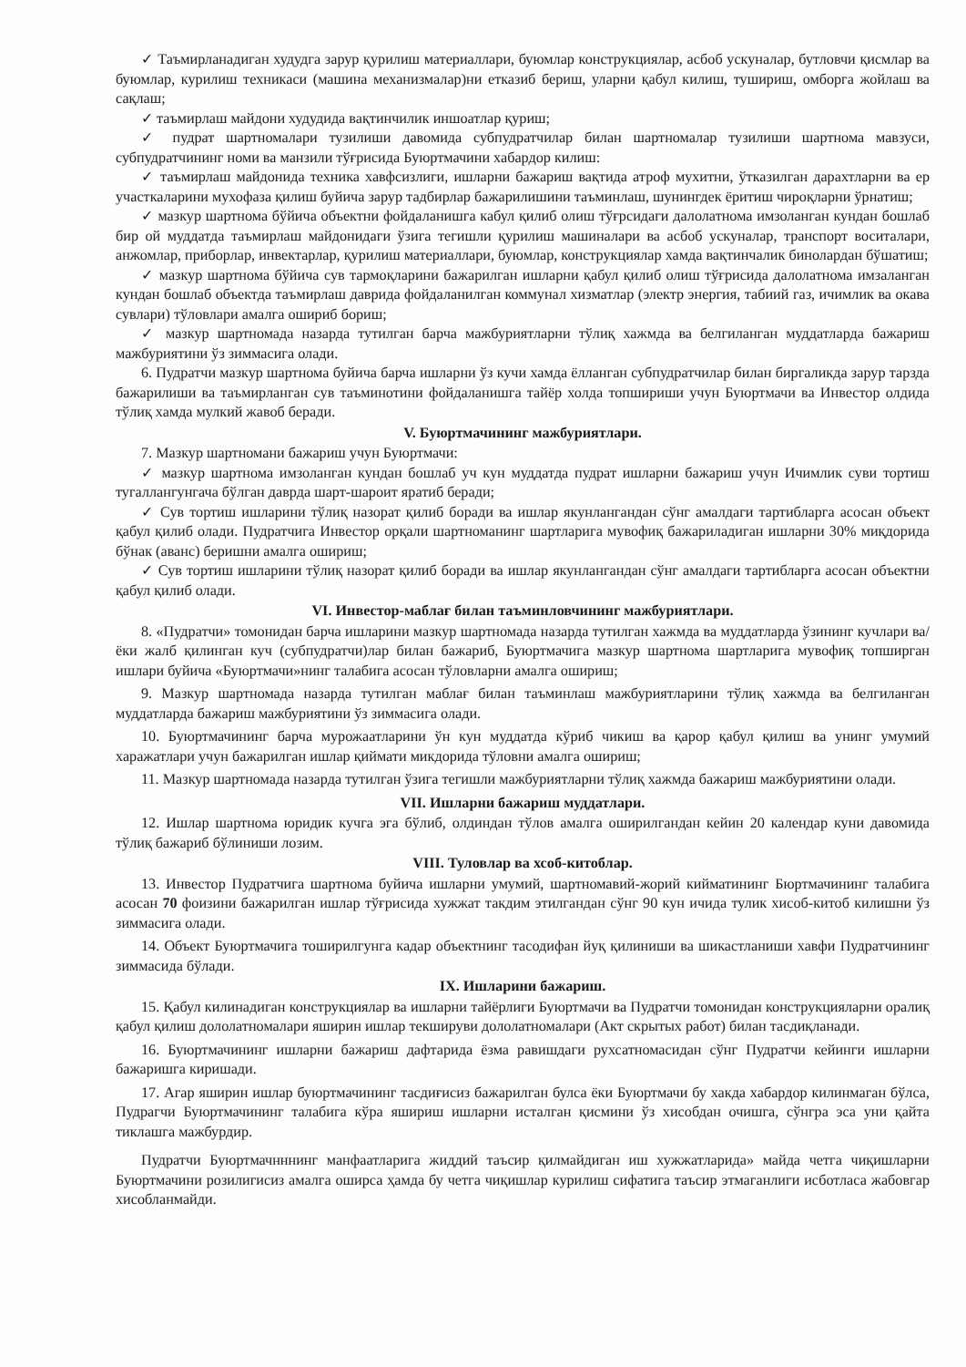✓ Таъмирланадиган худудга зарур қурилиш материаллари, буюмлар конструкциялар, асбоб ускуналар, бутловчи қисмлар ва буюмлар, курилиш техникаси (машина механизмалар)ни етказиб бериш, уларни қабул килиш, тушириш, омборга жойлаш ва сақлаш;
✓ таъмирлаш майдони худудида вақтинчилик иншоатлар қуриш;
✓ пудрат шартномалари тузилиши давомида субпудратчилар билан шартномалар тузилиши шартнома мавзуси, субпудратчининг номи ва манзили тўғрисида Буюртмачини хабардор килиш:
✓ таъмирлаш майдонида техника хавфсизлиги, ишларни бажариш вақтида атроф мухитни, ўтказилган дарахтларни ва ер участкаларини мухофаза қилиш буйича зарур тадбирлар бажарилишини таъминлаш, шунингдек ёритиш чироқларни ўрнатиш;
✓ мазкур шартнома бўйича объектни фойдаланишга кабул қилиб олиш тўғрсидаги далолатнома имзоланган кундан бошлаб бир ой муддатда таъмирлаш майдонидаги ўзига тегишли қурилиш машиналари ва асбоб ускуналар, транспорт воситалари, анжомлар, приборлар, инвектарлар, қурилиш материаллари, буюмлар, конструкциялар хамда вақтинчалик бинолардан бўшатиш;
✓ мазкур шартнома бўйича сув тармоқларини бажарилган ишларни қабул қилиб олиш тўғрисида далолатнома имзаланган кундан бошлаб объектда таъмирлаш даврида фойдаланилган коммунал хизматлар (электр энергия, табиий газ, ичимлик ва окава сувлари) тўловлари амалга ошириб бориш;
✓ мазкур шартномада назарда тутилган барча мажбуриятларни тўлиқ хажмда ва белгиланган муддатларда бажариш мажбуриятини ўз зиммасига олади.
6. Пудратчи мазкур шартнома буйича барча ишларни ўз кучи хамда ёлланган субпудратчилар билан биргаликда зарур тарзда бажарилиши ва таъмирланган сув таъминотини фойдаланишга тайёр холда топшириши учун Буюртмачи ва Инвестор олдида тўлиқ хамда мулкий жавоб беради.
V. Буюртмачининг мажбуриятлари.
7. Мазкур шартномани бажариш учун Буюртмачи:
✓ мазкур шартнома имзоланган кундан бошлаб уч кун муддатда пудрат ишларни бажариш учун Ичимлик суви тортиш тугаллангунгача бўлган даврда шарт-шароит яратиб беради;
✓ Сув тортиш ишларини тўлиқ назорат қилиб боради ва ишлар якунлангандан сўнг амалдаги тартибларга асосан объект қабул қилиб олади. Пудратчига Инвестор орқали шартноманинг шартларига мувофиқ бажариладиган ишларни 30% миқдорида бўнак (аванс) беришни амалга ошириш;
✓ Сув тортиш ишларини тўлиқ назорат қилиб боради ва ишлар якунлангандан сўнг амалдаги тартибларга асосан объектни қабул қилиб олади.
VI. Инвестор-маблағ билан таъминловчининг мажбуриятлари.
8. «Пудратчи» томонидан барча ишларини мазкур шартномада назарда тутилган хажмда ва муддатларда ўзининг кучлари ва/ёки жалб қилинган куч (субпудратчи)лар билан бажариб, Буюртмачига мазкур шартнома шартларига мувофиқ топширган ишлари буйича «Буюртмачи»нинг талабига асосан тўловларни амалга ошириш;
9. Мазкур шартномада назарда тутилган маблағ билан таъминлаш мажбуриятларини тўлиқ хажмда ва белгиланган муддатларда бажариш мажбуриятини ўз зиммасига олади.
10. Буюртмачининг барча мурожаатларини ўн кун муддатда кўриб чикиш ва қарор қабул қилиш ва унинг умумий харажатлари учун бажарилган ишлар қиймати микдорида тўловни амалга ошириш;
11. Мазкур шартномада назарда тутилган ўзига тегишли мажбуриятларни тўлиқ хажмда бажариш мажбуриятини олади.
VII. Ишларни бажариш муддатлари.
12. Ишлар шартнома юридик кучга эга бўлиб, олдиндан тўлов амалга оширилгандан кейин 20 календар куни давомида тўлиқ бажариб бўлиниши лозим.
VIII. Туловлар ва хсоб-китоблар.
13. Инвестор Пудратчига шартнома буйича ишларни умумий, шартномавий-жорий кийматининг Бюртмачининг талабига асосан 70 фоизини бажарилган ишлар тўғрисида хужжат такдим этилгандан сўнг 90 кун ичида тулик хисоб-китоб килишни ўз зиммасига олади.
14. Объект Буюртмачига тоширилгунга кадар объектнинг тасодифан йуқ қилиниши ва шикастланиши хавфи Пудратчининг зиммасида бўлади.
IX. Ишларини бажариш.
15. Қабул килинадиган конструкциялар ва ишларни тайёрлиги Буюртмачи ва Пудратчи томонидан конструкцияларни оралиқ қабул қилиш дололатномалари яширин ишлар текшируви дололатномалари (Акт скрытых работ) билан тасдиқланади.
16. Буюртмачининг ишларни бажариш дафтарида ёзма равишдаги рухсатномасидан сўнг Пудратчи кейинги ишларни бажаришга киришади.
17. Агар яширин ишлар буюртмачининг тасдиғисиз бажарилган булса ёки Буюртмачи бу хакда хабардор килинмаган бўлса, Пудрагчи Буюртмачининг талабига кўра яшириш ишларни исталган қисмини ўз хисобдан очишга, сўнгра эса уни қайта тиклашга мажбурдир.
Пудратчи Буюртмачнннинг манфаатларига жиддий таъсир қилмайдиган иш хужжатларида» майда четга чиқишларни Буюртмачини розилигисиз амалга оширса ҳамда бу четга чиқишлар курилиш сифатига таъсир этмаганлиги исботласа жабовгар хисобланмайди.